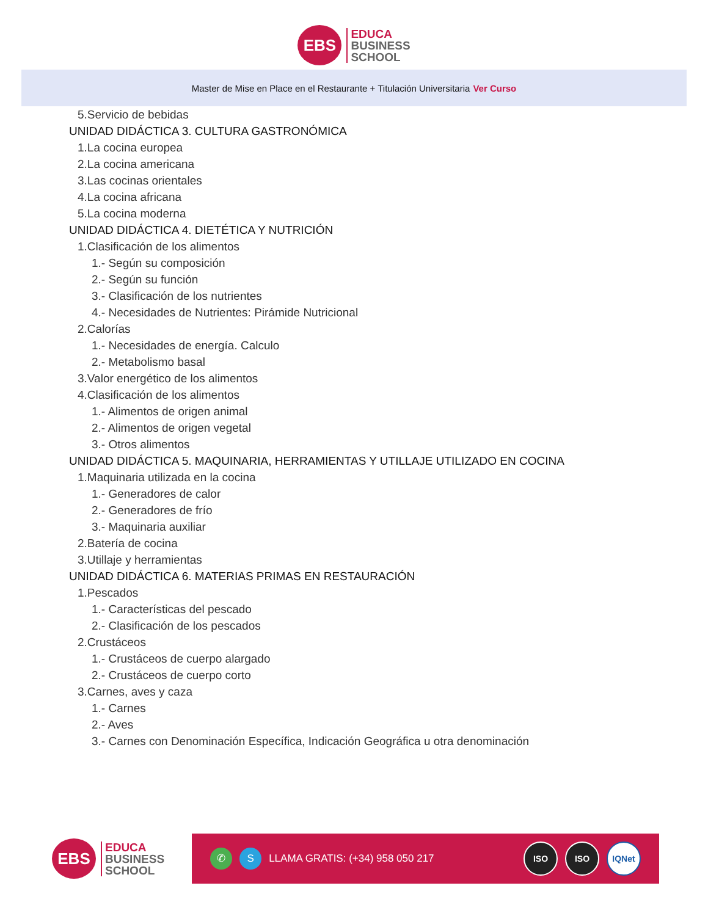EBS
EDUCA
BUSINESS
SCHOOL
Master de Mise en Place en el Restaurante + Titulación Universitaria Ver Curso
5.Servicio de bebidas
UNIDAD DIDÁCTICA 3. CULTURA GASTRONÓMICA
1.La cocina europea
2.La cocina americana
3.Las cocinas orientales
4.La cocina africana
5.La cocina moderna
UNIDAD DIDÁCTICA 4. DIETÉTICA Y NUTRICIÓN
1.Clasificación de los alimentos
1.- Según su composición
2.- Según su función
3.- Clasificación de los nutrientes
4.- Necesidades de Nutrientes: Pirámide Nutricional
2.Calorías
1.- Necesidades de energía. Calculo
2.- Metabolismo basal
3.Valor energético de los alimentos
4.Clasificación de los alimentos
1.- Alimentos de origen animal
2.- Alimentos de origen vegetal
3.- Otros alimentos
UNIDAD DIDÁCTICA 5. MAQUINARIA, HERRAMIENTAS Y UTILLAJE UTILIZADO EN COCINA
1.Maquinaria utilizada en la cocina
1.- Generadores de calor
2.- Generadores de frío
3.- Maquinaria auxiliar
2.Batería de cocina
3.Utillaje y herramientas
UNIDAD DIDÁCTICA 6. MATERIAS PRIMAS EN RESTAURACIÓN
1.Pescados
1.- Características del pescado
2.- Clasificación de los pescados
2.Crustáceos
1.- Crustáceos de cuerpo alargado
2.- Crustáceos de cuerpo corto
3.Carnes, aves y caza
1.- Carnes
2.- Aves
3.- Carnes con Denominación Específica, Indicación Geográfica u otra denominación
EBS
EDUCA
BUSINESS
SCHOOL
✆ S
LLAMA GRATIS: (+34) 958 050 217
ISO ISO IQNet